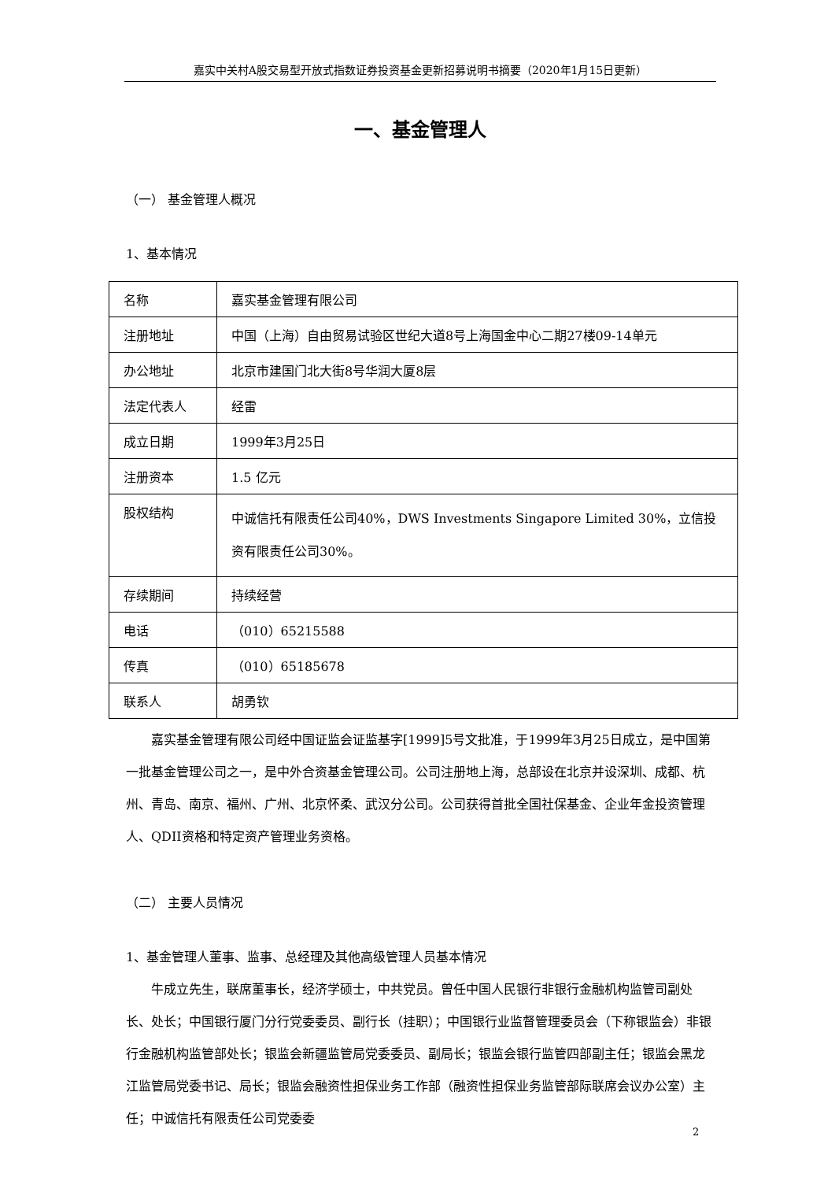嘉实中关村A股交易型开放式指数证券投资基金更新招募说明书摘要（2020年1月15日更新）
一、基金管理人
（一） 基金管理人概况
1、基本情况
| 名称 | 嘉实基金管理有限公司 |
| 注册地址 | 中国（上海）自由贸易试验区世纪大道8号上海国金中心二期27楼09-14单元 |
| 办公地址 | 北京市建国门北大街8号华润大厦8层 |
| 法定代表人 | 经雷 |
| 成立日期 | 1999年3月25日 |
| 注册资本 | 1.5 亿元 |
| 股权结构 | 中诚信托有限责任公司40%，DWS Investments Singapore Limited 30%，立信投资有限责任公司30%。 |
| 存续期间 | 持续经营 |
| 电话 | （010）65215588 |
| 传真 | （010）65185678 |
| 联系人 | 胡勇钦 |
嘉实基金管理有限公司经中国证监会证监基字[1999]5号文批准，于1999年3月25日成立，是中国第一批基金管理公司之一，是中外合资基金管理公司。公司注册地上海，总部设在北京并设深圳、成都、杭州、青岛、南京、福州、广州、北京怀柔、武汉分公司。公司获得首批全国社保基金、企业年金投资管理人、QDII资格和特定资产管理业务资格。
（二） 主要人员情况
1、基金管理人董事、监事、总经理及其他高级管理人员基本情况
牛成立先生，联席董事长，经济学硕士，中共党员。曾任中国人民银行非银行金融机构监管司副处长、处长；中国银行厦门分行党委委员、副行长（挂职）；中国银行业监督管理委员会（下称银监会）非银行金融机构监管部处长；银监会新疆监管局党委委员、副局长；银监会银行监管四部副主任；银监会黑龙江监管局党委书记、局长；银监会融资性担保业务工作部（融资性担保业务监管部际联席会议办公室）主任；中诚信托有限责任公司党委委
2